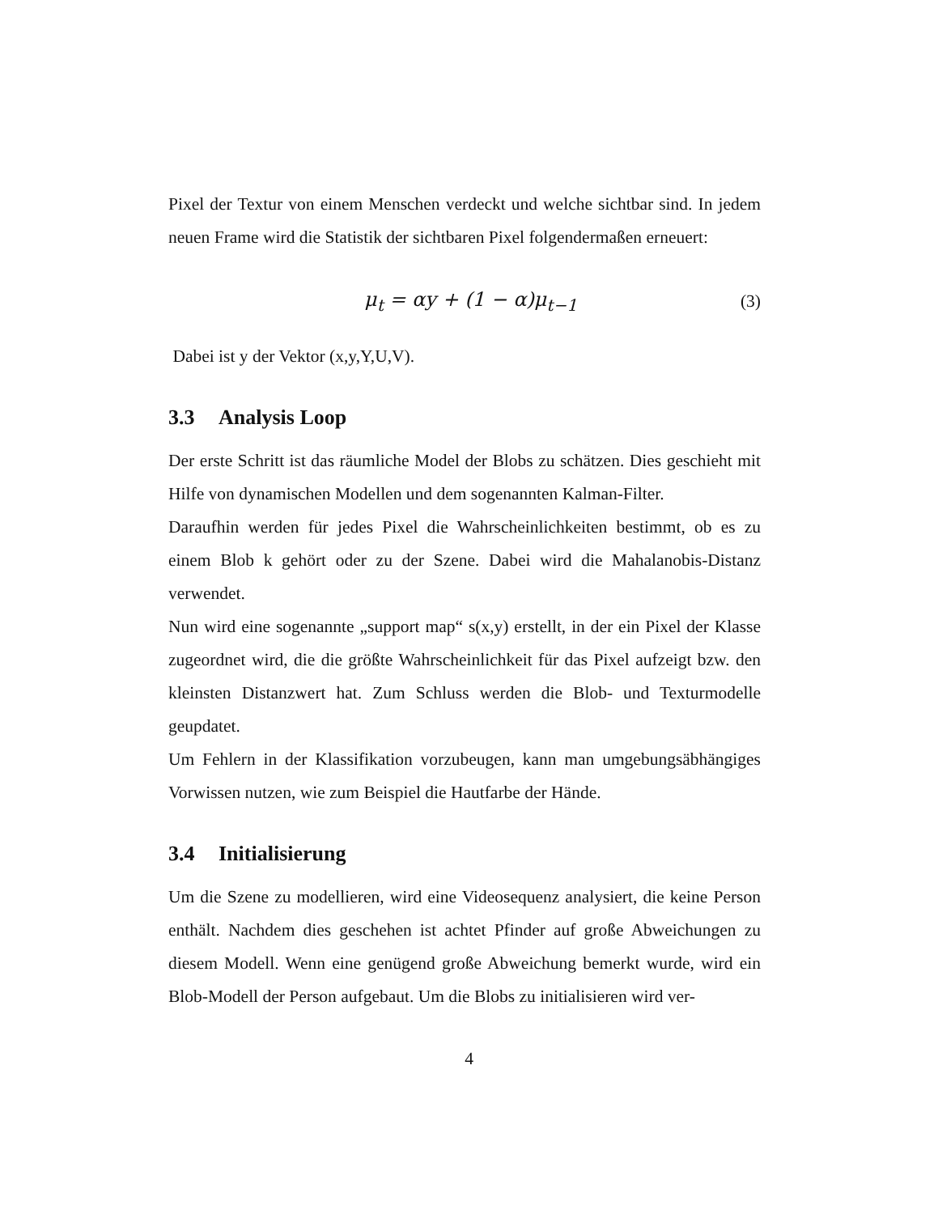Pixel der Textur von einem Menschen verdeckt und welche sichtbar sind. In jedem neuen Frame wird die Statistik der sichtbaren Pixel folgendermaßen erneuert:
μ<sub>t</sub> = αy + (1 − α)μ<sub>t−1</sub> (3)
Dabei ist y der Vektor (x,y,Y,U,V).
3.3 Analysis Loop
Der erste Schritt ist das räumliche Model der Blobs zu schätzen. Dies geschieht mit Hilfe von dynamischen Modellen und dem sogenannten Kalman-Filter.
Daraufhin werden für jedes Pixel die Wahrscheinlichkeiten bestimmt, ob es zu einem Blob k gehört oder zu der Szene. Dabei wird die Mahalanobis-Distanz verwendet.
Nun wird eine sogenannte „support map“ s(x,y) erstellt, in der ein Pixel der Klasse zugeordnet wird, die die größte Wahrscheinlichkeit für das Pixel aufzeigt bzw. den kleinsten Distanzwert hat. Zum Schluss werden die Blob- und Texturmodelle geupdatet.
Um Fehlern in der Klassifikation vorzubeugen, kann man umgebungsäbhängiges Vorwissen nutzen, wie zum Beispiel die Hautfarbe der Hände.
3.4 Initialisierung
Um die Szene zu modellieren, wird eine Videosequenz analysiert, die keine Person enthält. Nachdem dies geschehen ist achtet Pfinder auf große Abweichungen zu diesem Modell. Wenn eine genügend große Abweichung bemerkt wurde, wird ein Blob-Modell der Person aufgebaut. Um die Blobs zu initialisieren wird ver-
4